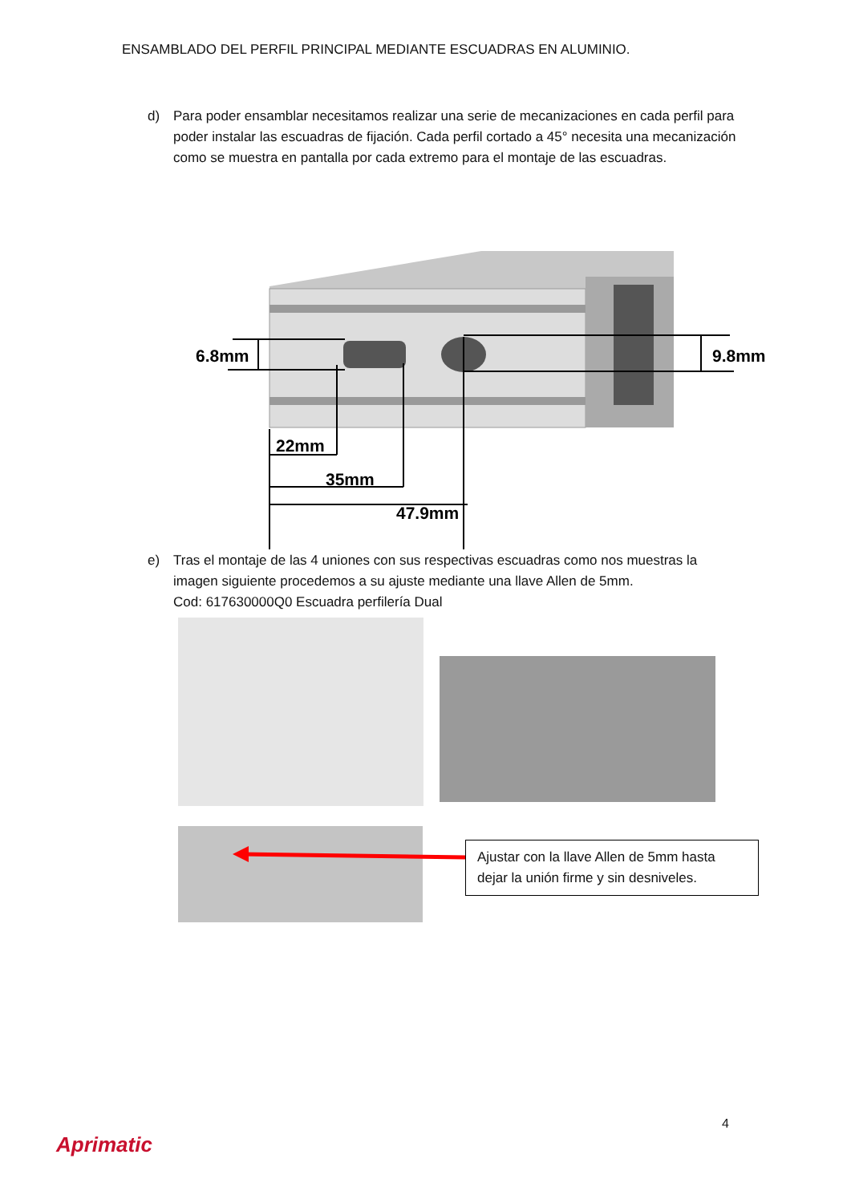ENSAMBLADO DEL PERFIL PRINCIPAL MEDIANTE ESCUADRAS EN ALUMINIO.
d) Para poder ensamblar necesitamos realizar una serie de mecanizaciones en cada perfil para poder instalar las escuadras de fijación. Cada perfil cortado a 45° necesita una mecanización como se muestra en pantalla por cada extremo para el montaje de las escuadras.
6.8mm
9.8mm
22mm
35mm
47.9mm
e) Tras el montaje de las 4 uniones con sus respectivas escuadras como nos muestras la imagen siguiente procedemos a su ajuste mediante una llave Allen de 5mm.
Cod: 617630000Q0 Escuadra perfilería Dual
Ajustar con la llave Allen de 5mm hasta dejar la unión firme y sin desniveles.
4
Aprimatic